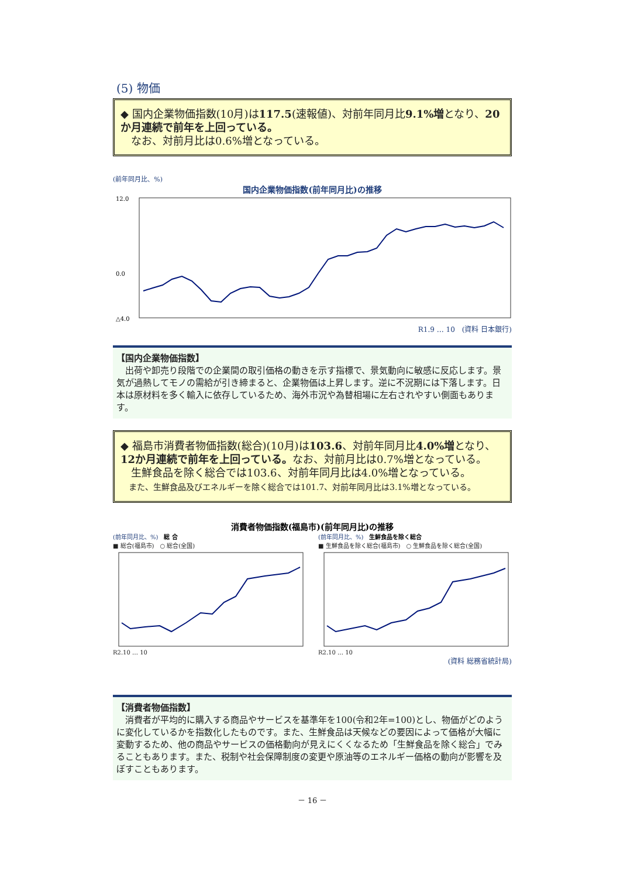(5) 物価
◆ 国内企業物価指数(10月)は117.5(速報値)、対前年同月比9.1%増となり、20か月連続で前年を上回っている。
　なお、対前月比は0.6%増となっている。
(前年同月比、%)
国内企業物価指数(前年同月比)の推移
12.0
0.0
△4.0
R1.9 … 10　(資料 日本銀行)
【国内企業物価指数】
　出荷や卸売り段階での企業間の取引価格の動きを示す指標で、景気動向に敏感に反応します。景気が過熱してモノの需給が引き締まると、企業物価は上昇します。逆に不況期には下落します。日本は原材料を多く輸入に依存しているため、海外市況や為替相場に左右されやすい側面もあります。
◆ 福島市消費者物価指数(総合)(10月)は103.6、対前年同月比4.0%増となり、12か月連続で前年を上回っている。なお、対前月比は0.7%増となっている。
　生鮮食品を除く総合では103.6、対前年同月比は4.0%増となっている。
　また、生鮮食品及びエネルギーを除く総合では101.7、対前年同月比は3.1%増となっている。
消費者物価指数(福島市)(前年同月比)の推移
(前年同月比、%)　総 合
■ 総合(福島市)　○ 総合(全国)
R2.10 … 10
(前年同月比、%)　生鮮食品を除く総合
■ 生鮮食品を除く総合(福島市)　○ 生鮮食品を除く総合(全国)
R2.10 … 10
(資料 総務省統計局)
【消費者物価指数】
　消費者が平均的に購入する商品やサービスを基準年を100(令和2年=100)とし、物価がどのように変化しているかを指数化したものです。また、生鮮食品は天候などの要因によって価格が大幅に変動するため、他の商品やサービスの価格動向が見えにくくなるため「生鮮食品を除く総合」でみることもあります。また、税制や社会保障制度の変更や原油等のエネルギー価格の動向が影響を及ぼすこともあります。
－ 16 －